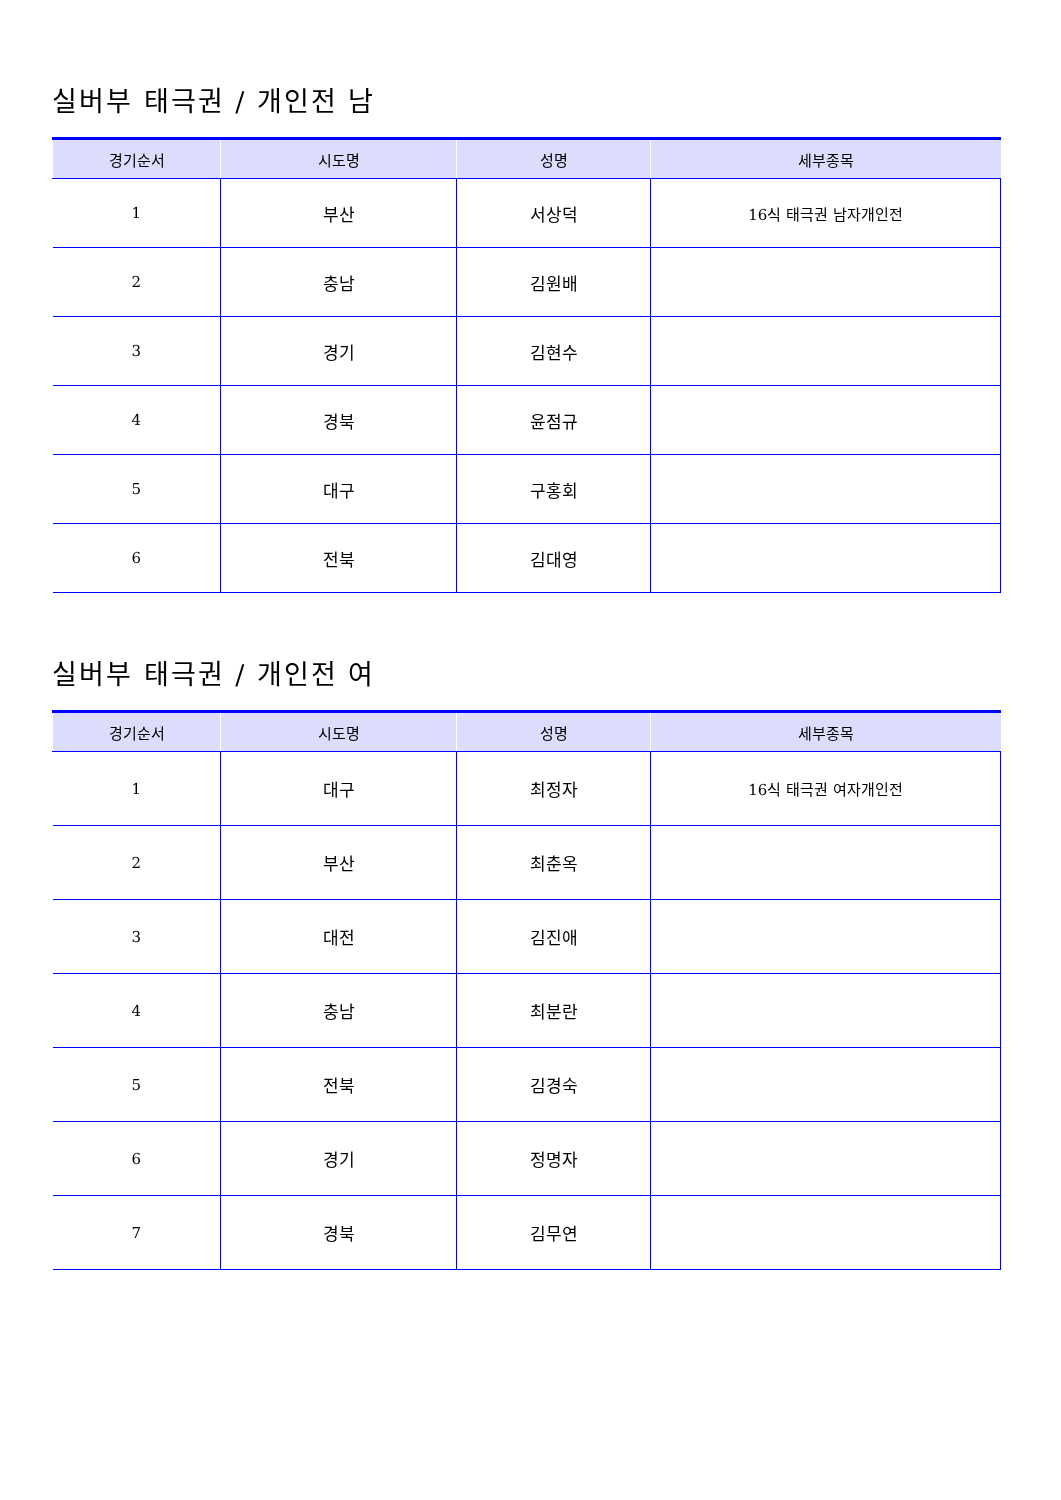실버부 태극권 / 개인전 남
| 경기순서 | 시도명 | 성명 | 세부종목 |
| --- | --- | --- | --- |
| 1 | 부산 | 서상덕 | 16식 태극권 남자개인전 |
| 2 | 충남 | 김원배 | |
| 3 | 경기 | 김현수 | |
| 4 | 경북 | 윤점규 | |
| 5 | 대구 | 구홍회 | |
| 6 | 전북 | 김대영 | |
실버부 태극권 / 개인전 여
| 경기순서 | 시도명 | 성명 | 세부종목 |
| --- | --- | --- | --- |
| 1 | 대구 | 최정자 | 16식 태극권 여자개인전 |
| 2 | 부산 | 최춘옥 | |
| 3 | 대전 | 김진애 | |
| 4 | 충남 | 최분란 | |
| 5 | 전북 | 김경숙 | |
| 6 | 경기 | 정명자 | |
| 7 | 경북 | 김무연 | |